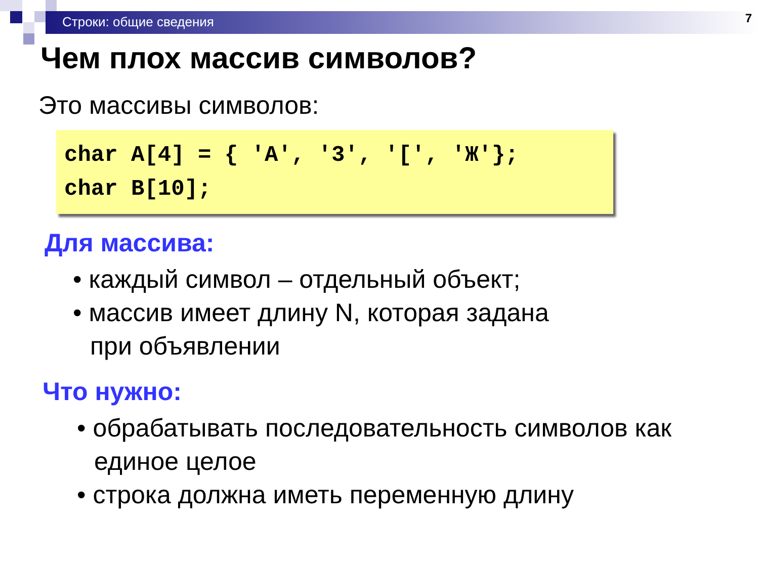Строки: общие сведения 7
Чем плох массив символов?
Это массивы символов:
char A[4] = { 'A', '3', '[', 'Ж'}; char B[10];
Для массива:
• каждый символ – отдельный объект;
• массив имеет длину N, которая задана
при объявлении
Что нужно:
• обрабатывать последовательность символов как
единое целое
• строка должна иметь переменную длину